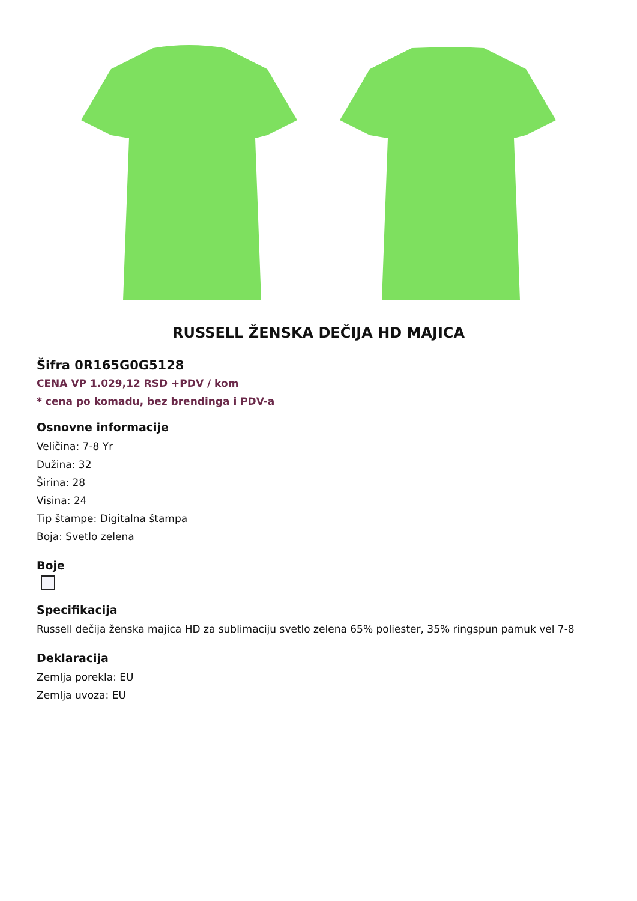RUSSELL ŽENSKA DEČIJA HD MAJICA
Šifra 0R165G0G5128
CENA VP 1.029,12 RSD +PDV / kom
* cena po komadu, bez brendinga i PDV-a
Osnovne informacije
Veličina: 7-8 Yr
Dužina: 32
Širina: 28
Visina: 24
Tip štampe: Digitalna štampa
Boja: Svetlo zelena
Boje
Specifikacija
Russell dečija ženska majica HD za sublimaciju svetlo zelena 65% poliester, 35% ringspun pamuk vel 7-8
Deklaracija
Zemlja porekla: EU
Zemlja uvoza: EU